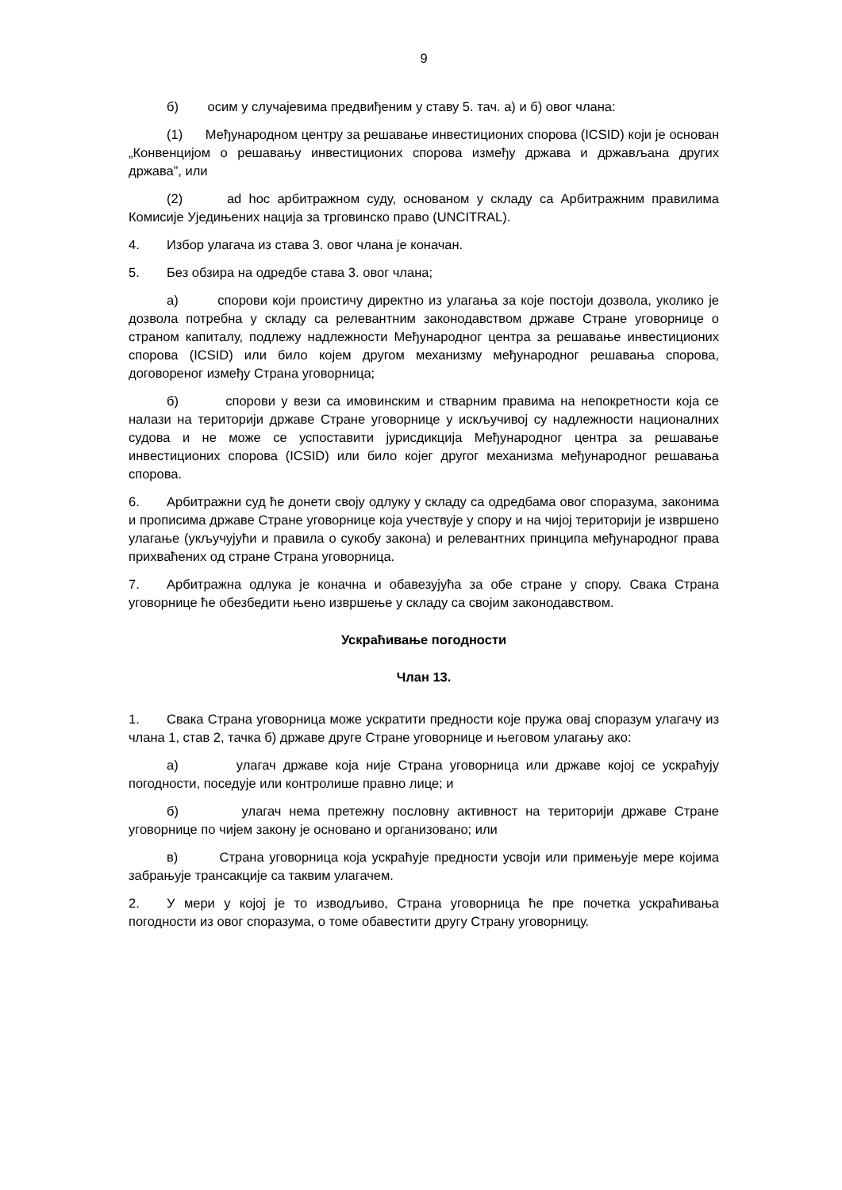9
б) осим у случајевима предвиђеним у ставу 5. тач. а) и б) овог члана:
(1) Међународном центру за решавање инвестиционих спорова (ICSID) који је основан „Конвенцијом о решавању инвестиционих спорова између држава и држављана других држава”, или
(2) ad hoc арбитражном суду, основаном у складу са Арбитражним правилима Комисије Уједињених нација за трговинско право (UNCITRAL).
4. Избор улагача из става 3. овог члана је коначан.
5. Без обзира на одредбе става 3. овог члана;
а) спорови који проистичу директно из улагања за које постоји дозвола, уколико је дозвола потребна у складу са релевантним законодавством државе Стране уговорнице о страном капиталу, подлежу надлежности Међународног центра за решавање инвестиционих спорова (ICSID) или било којем другом механизму међународног решавања спорова, договореног између Страна уговорница;
б) спорови у вези са имовинским и стварним правима на непокретности која се налази на територији државе Стране уговорнице у искључивој су надлежности националних судова и не може се успоставити јурисдикција Међународног центра за решавање инвестиционих спорова (ICSID) или било којег другог механизма међународног решавања спорова.
6. Арбитражни суд ће донети своју одлуку у складу са одредбама овог споразума, законима и прописима државе Стране уговорнице која учествује у спору и на чијој територији је извршено улагање (укључујући и правила о сукобу закона) и релевантних принципа међународног права прихваћених од стране Страна уговорница.
7. Арбитражна одлука је коначна и обавезујућа за обе стране у спору. Свака Страна уговорнице ће обезбедити њено извршење у складу са својим законодавством.
Ускраћивање погодности
Члан 13.
1. Свака Страна уговорница може ускратити предности које пружа овај споразум улагачу из члана 1, став 2, тачка б) државе друге Стране уговорнице и његовом улагању ако:
а) улагач државе која није Страна уговорница или државе којој се ускраћују погодности, поседује или контролише правно лице; и
б) улагач нема претежну пословну активност на територији државе Стране уговорнице по чијем закону је основано и организовано; или
в) Страна уговорница која ускраћује предности усвоји или примењује мере којима забрањује трансакције са таквим улагачем.
2. У мери у којој је то изводљиво, Страна уговорница ће пре почетка ускраћивања погодности из овог споразума, о томе обавестити другу Страну уговорницу.